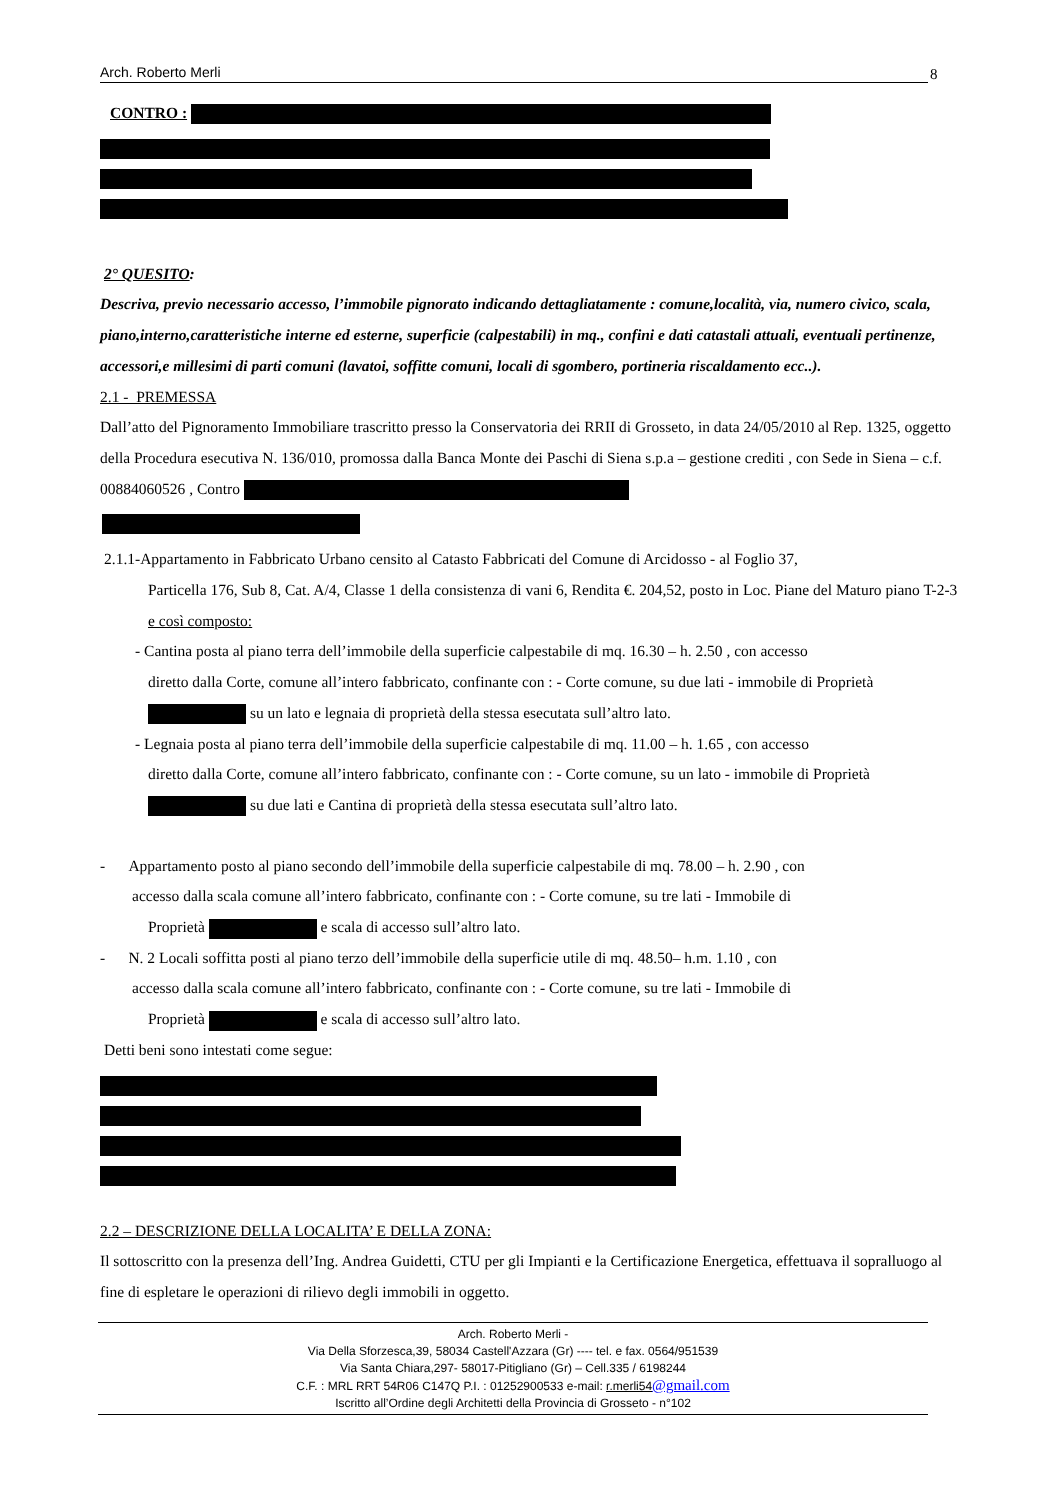Arch. Roberto Merli 8
CONTRO :
2° QUESITO:
Descriva, previo necessario accesso, l’immobile pignorato indicando dettagliatamente : comune,località, via, numero civico, scala, piano,interno,caratteristiche interne ed esterne, superficie (calpestabili) in mq., confini e dati catastali attuali, eventuali pertinenze, accessori,e millesimi di parti comuni (lavatoi, soffitte comuni, locali di sgombero, portineria riscaldamento ecc..).
2.1 - PREMESSA
Dall’atto del Pignoramento Immobiliare trascritto presso la Conservatoria dei RRII di Grosseto, in data 24/05/2010 al Rep. 1325, oggetto della Procedura esecutiva N. 136/010, promossa dalla Banca Monte dei Paschi di Siena s.p.a – gestione crediti , con Sede in Siena – c.f. 00884060526 , Contro
2.1.1-Appartamento in Fabbricato Urbano censito al Catasto Fabbricati del Comune di Arcidosso - al Foglio 37,
Particella 176, Sub 8, Cat. A/4, Classe 1 della consistenza di vani 6, Rendita €. 204,52, posto in Loc. Piane del Maturo piano T-2-3 e così composto:
- Cantina posta al piano terra dell’immobile della superficie calpestabile di mq. 16.30 – h. 2.50 , con accesso
diretto dalla Corte, comune all’intero fabbricato, confinante con : - Corte comune, su due lati - immobile di Proprietà su un lato e legnaia di proprietà della stessa esecutata sull’altro lato.
- Legnaia posta al piano terra dell’immobile della superficie calpestabile di mq. 11.00 – h. 1.65 , con accesso
diretto dalla Corte, comune all’intero fabbricato, confinante con : - Corte comune, su un lato - immobile di Proprietà su due lati e Cantina di proprietà della stessa esecutata sull’altro lato.
- Appartamento posto al piano secondo dell’immobile della superficie calpestabile di mq. 78.00 – h. 2.90 , con
accesso dalla scala comune all’intero fabbricato, confinante con : - Corte comune, su tre lati - Immobile di
Proprietà e scala di accesso sull’altro lato.
- N. 2 Locali soffitta posti al piano terzo dell’immobile della superficie utile di mq. 48.50– h.m. 1.10 , con
accesso dalla scala comune all’intero fabbricato, confinante con : - Corte comune, su tre lati - Immobile di
Proprietà e scala di accesso sull’altro lato.
Detti beni sono intestati come segue:
2.2 – DESCRIZIONE DELLA LOCALITA’ E DELLA ZONA:
Il sottoscritto con la presenza dell’Ing. Andrea Guidetti, CTU per gli Impianti e la Certificazione Energetica, effettuava il sopralluogo al fine di espletare le operazioni di rilievo degli immobili in oggetto.
Arch. Roberto Merli -
Via Della Sforzesca,39, 58034 Castell'Azzara (Gr) ---- tel. e fax. 0564/951539
Via Santa Chiara,297- 58017-Pitigliano (Gr) – Cell.335 / 6198244
C.F. : MRL RRT 54R06 C147Q P.I. : 01252900533 e-mail: r.merli54@gmail.com
Iscritto all’Ordine degli Architetti della Provincia di Grosseto - n°102